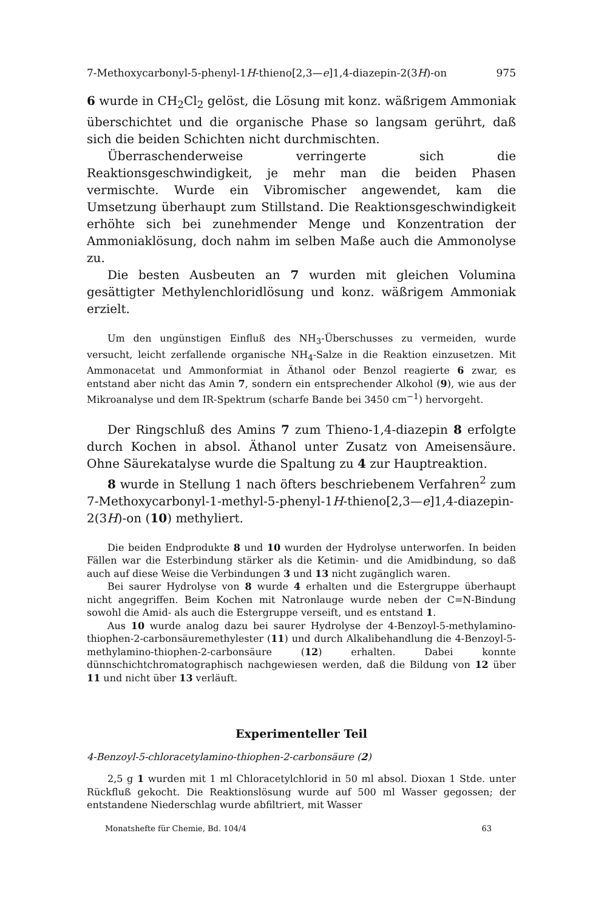7-Methoxycarbonyl-5-phenyl-1H-thieno[2,3—e]1,4-diazepin-2(3H)-on 975
6 wurde in CH<sub>2</sub>Cl<sub>2</sub> gelöst, die Lösung mit konz. wäßrigem Ammoniak überschichtet und die organische Phase so langsam gerührt, daß sich die beiden Schichten nicht durchmischten.
Überraschenderweise verringerte sich die Reaktionsgeschwindigkeit, je mehr man die beiden Phasen vermischte. Wurde ein Vibromischer angewendet, kam die Umsetzung überhaupt zum Stillstand. Die Reaktionsgeschwindigkeit erhöhte sich bei zunehmender Menge und Konzentration der Ammoniaklösung, doch nahm im selben Maße auch die Ammonolyse zu.
Die besten Ausbeuten an 7 wurden mit gleichen Volumina gesättigter Methylenchloridlösung und konz. wäßrigem Ammoniak erzielt.
Um den ungünstigen Einfluß des NH<sub>3</sub>-Überschusses zu vermeiden, wurde versucht, leicht zerfallende organische NH<sub>4</sub>-Salze in die Reaktion einzusetzen. Mit Ammonacetat und Ammonformiat in Äthanol oder Benzol reagierte 6 zwar, es entstand aber nicht das Amin 7, sondern ein entsprechender Alkohol (9), wie aus der Mikroanalyse und dem IR-Spektrum (scharfe Bande bei 3450 cm<sup>−1</sup>) hervorgeht.
Der Ringschluß des Amins 7 zum Thieno-1,4-diazepin 8 erfolgte durch Kochen in absol. Äthanol unter Zusatz von Ameisensäure. Ohne Säurekatalyse wurde die Spaltung zu 4 zur Hauptreaktion.
8 wurde in Stellung 1 nach öfters beschriebenem Verfahren<sup>2</sup> zum 7-Methoxycarbonyl-1-methyl-5-phenyl-1H-thieno[2,3—e]1,4-diazepin-2(3H)-on (10) methyliert.
Die beiden Endprodukte 8 und 10 wurden der Hydrolyse unterworfen. In beiden Fällen war die Esterbindung stärker als die Ketimin- und die Amidbindung, so daß auch auf diese Weise die Verbindungen 3 und 13 nicht zugänglich waren.
Bei saurer Hydrolyse von 8 wurde 4 erhalten und die Estergruppe überhaupt nicht angegriffen. Beim Kochen mit Natronlauge wurde neben der C=N-Bindung sowohl die Amid- als auch die Estergruppe verseift, und es entstand 1.
Aus 10 wurde analog dazu bei saurer Hydrolyse der 4-Benzoyl-5-methylamino-thiophen-2-carbonsäuremethylester (11) und durch Alkalibehandlung die 4-Benzoyl-5-methylamino-thiophen-2-carbonsäure (12) erhalten. Dabei konnte dünnschichtchromatographisch nachgewiesen werden, daß die Bildung von 12 über 11 und nicht über 13 verläuft.
Experimenteller Teil
4-Benzoyl-5-chloracetylamino-thiophen-2-carbonsäure (2)
2,5 g 1 wurden mit 1 ml Chloracetylchlorid in 50 ml absol. Dioxan 1 Stde. unter Rückfluß gekocht. Die Reaktionslösung wurde auf 500 ml Wasser gegossen; der entstandene Niederschlag wurde abfiltriert, mit Wasser
Monatshefte für Chemie, Bd. 104/4 63